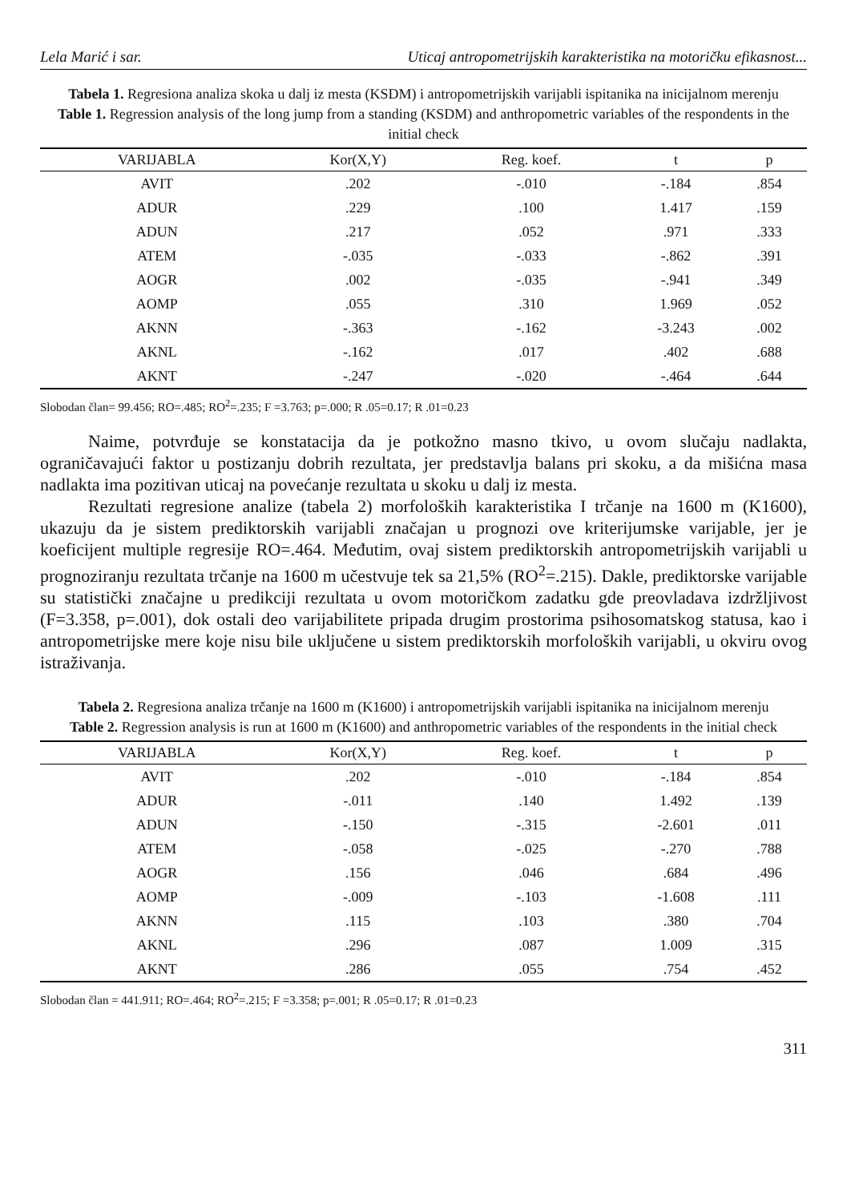Lela Marić i sar. Uticaj antropometrijskih karakteristika na motoričku efikasnost...
Tabela 1. Regresiona analiza skoka u dalj iz mesta (KSDM) i antropometrijskih varijabli ispitanika na inicijalnom merenju
Table 1. Regression analysis of the long jump from a standing (KSDM) and anthropometric variables of the respondents in the initial check
| VARIJABLA | Kor(X,Y) | Reg. koef. | t | p |
| --- | --- | --- | --- | --- |
| AVIT | .202 | -.010 | -.184 | .854 |
| ADUR | .229 | .100 | 1.417 | .159 |
| ADUN | .217 | .052 | .971 | .333 |
| ATEM | -.035 | -.033 | -.862 | .391 |
| AOGR | .002 | -.035 | -.941 | .349 |
| AOMP | .055 | .310 | 1.969 | .052 |
| AKNN | -.363 | -.162 | -3.243 | .002 |
| AKNL | -.162 | .017 | .402 | .688 |
| AKNT | -.247 | -.020 | -.464 | .644 |
Slobodan član= 99.456; RO=.485; RO<sup>2</sup>=.235; F =3.763; p=.000; R .05=0.17; R .01=0.23
Naime, potvrđuje se konstatacija da je potkožno masno tkivo, u ovom slučaju nadlakta, ograničavajući faktor u postizanju dobrih rezultata, jer predstavlja balans pri skoku, a da mišićna masa nadlakta ima pozitivan uticaj na povećanje rezultata u skoku u dalj iz mesta.
Rezultati regresione analize (tabela 2) morfoloških karakteristika I trčanje na 1600 m (K1600), ukazuju da je sistem prediktorskih varijabli značajan u prognozi ove kriterijumske varijable, jer je koeficijent multiple regresije RO=.464. Međutim, ovaj sistem prediktorskih antropometrijskih varijabli u prognoziranju rezultata trčanje na 1600 m učestvuje tek sa 21,5% (RO<sup>2</sup>=.215). Dakle, prediktorske varijable su statistički značajne u predikciji rezultata u ovom motoričkom zadatku gde preovladava izdržljivost (F=3.358, p=.001), dok ostali deo varijabilitete pripada drugim prostorima psihosomatskog statusa, kao i antropometrijske mere koje nisu bile uključene u sistem prediktorskih morfoloških varijabli, u okviru ovog istraživanja.
Tabela 2. Regresiona analiza trčanje na 1600 m (K1600) i antropometrijskih varijabli ispitanika na inicijalnom merenju
Table 2. Regression analysis is run at 1600 m (K1600) and anthropometric variables of the respondents in the initial check
| VARIJABLA | Kor(X,Y) | Reg. koef. | t | p |
| --- | --- | --- | --- | --- |
| AVIT | .202 | -.010 | -.184 | .854 |
| ADUR | -.011 | .140 | 1.492 | .139 |
| ADUN | -.150 | -.315 | -2.601 | .011 |
| ATEM | -.058 | -.025 | -.270 | .788 |
| AOGR | .156 | .046 | .684 | .496 |
| AOMP | -.009 | -.103 | -1.608 | .111 |
| AKNN | .115 | .103 | .380 | .704 |
| AKNL | .296 | .087 | 1.009 | .315 |
| AKNT | .286 | .055 | .754 | .452 |
Slobodan član = 441.911; RO=.464; RO<sup>2</sup>=.215; F =3.358; p=.001; R .05=0.17; R .01=0.23
311